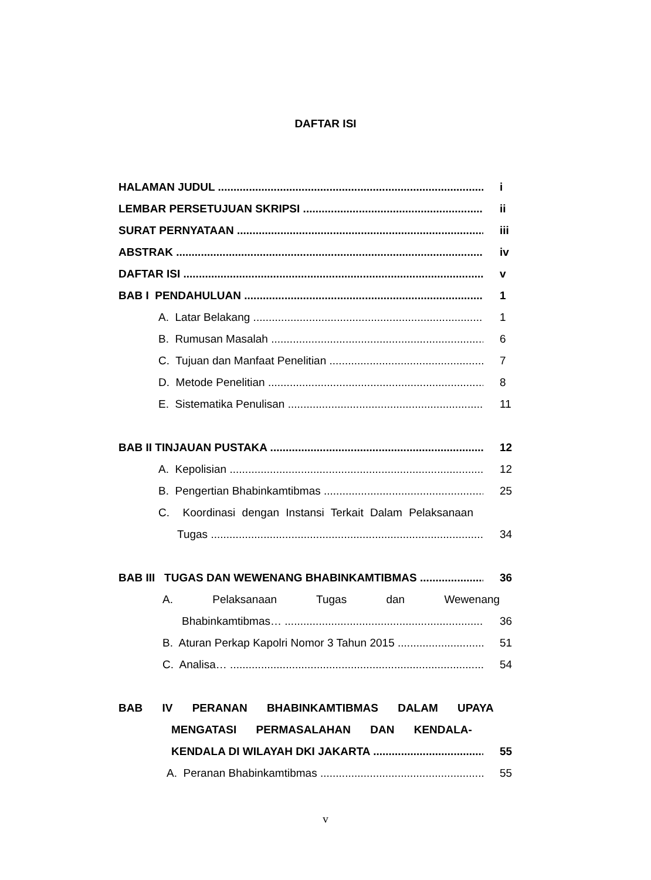DAFTAR ISI
HALAMAN JUDUL i
LEMBAR PERSETUJUAN SKRIPSI ii
SURAT PERNYATAAN iii
ABSTRAK iv
DAFTAR ISI v
BAB I PENDAHULUAN 1
A. Latar Belakang 1
B. Rumusan Masalah 6
C. Tujuan dan Manfaat Penelitian 7
D. Metode Penelitian 8
E. Sistematika Penulisan 11
BAB II TINJAUAN PUSTAKA 12
A. Kepolisian 12
B. Pengertian Bhabinkamtibmas 25
C. Koordinasi dengan Instansi Terkait Dalam Pelaksanaan
Tugas 34
BAB III TUGAS DAN WEWENANG BHABINKAMTIBMAS 36
A. Pelaksanaan Tugas dan Wewenang
Bhabinkamtibmas… 36
B. Aturan Perkap Kapolri Nomor 3 Tahun 2015 51
C. Analisa… 54
BAB IV PERANAN BHABINKAMTIBMAS DALAM UPAYA
MENGATASI PERMASALAHAN DAN KENDALA-
KENDALA DI WILAYAH DKI JAKARTA 55
A. Peranan Bhabinkamtibmas 55
v